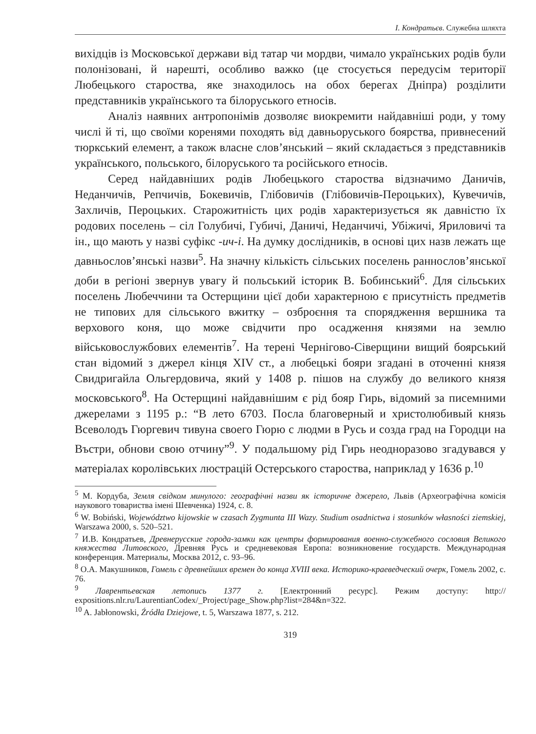І. Кондратьєв. Служебна шляхта
вихідців із Московської держави від татар чи мордви, чимало українських родів були полонізовані, й нарешті, особливо важко (це стосується передусім території Любецького старoства, яке знаходилось на обох берегах Дніпра) розділити представників українського та білоруського етносів.
Аналіз наявних антропонімів дозволяє виокремити найдавніші роди, у тому числі й ті, що своїми коренями походять від давньоруського боярства, привнесений тюркський елемент, а також власне слов’янський – який складається з представників українського, польського, білоруського та російського етносів.
Серед найдавніших родів Любецького староства відзначимо Даничів, Неданчичів, Репчичів, Бокевичів, Глібовичів (Глібовичів-Пероцьких), Кувечичів, Захличів, Пероцьких. Старожитність цих родів характеризується як давністю їх родових поселень – сіл Голубичі, Губичі, Даничі, Неданчичі, Убіжичі, Яриловичі та ін., що мають у назві суфікс -ич-і. На думку дослідників, в основі цих назв лежать ще давньослов’янські назви<sup>5</sup>. На значну кількість сільських поселень раннослов’янської доби в регіоні звернув увагу й польський історик В. Бобинський<sup>6</sup>. Для сільських поселень Любеччини та Остерщини цієї доби характерною є присутність предметів не типових для сільського вжитку – озброєння та спорядження вершника та верхового коня, що може свідчити про осадження князями на землю військовослужбових елементів<sup>7</sup>. На терені Чернігово-Сіверщини вищий боярський стан відомий з джерел кінця XIV ст., а любецькі бояри згадані в оточенні князя Свидригайла Ольгердовича, який у 1408 р. пішов на службу до великого князя московського<sup>8</sup>. На Остерщині найдавнішим є рід бояр Гирь, відомий за писемними джерелами з 1195 р.: “В лето 6703. Посла благоверный и христолюбивый князь Всеволодъ Гюргевич тивуна своего Гюрю с людми в Русь и созда град на Городци на Въстри, обнови свою отчину”<sup>9</sup>. У подальшому рід Гирь неодноразово згадувався у матеріалах королівських люстрацій Остерського староства, наприклад у 1636 р.<sup>10</sup>
<sup>5</sup> М. Кордуба, Земля свідком минулого: географічні назви як історичне джерело, Львів (Археографічна комісія наукового товариства імені Шевченка) 1924, с. 8.
<sup>6</sup> W. Bobiński, Województwo kijowskie w czasach Zygmunta III Wazy. Studium osadnictwa i stosunków własności ziemskiej, Warszawa 2000, s. 520–521.
<sup>7</sup> И.В. Кондратьев, Древнерусские города-замки как центры формирования военно-служебного сословия Великого княжества Литовского, Древняя Русь и средневековая Европа: возникновение государств. Международная конференция. Материалы, Москва 2012, с. 93–96.
<sup>8</sup> О.А. Макушников, Гомель с древнейших времен до конца XVIII века. Историко-краеведческий очерк, Гомель 2002, с. 76.
<sup>9</sup> Лаврентьевская летопись 1377 г. [Електронний ресурс]. Режим доступу: http:// expositions.nlr.ru/LaurentianCodex/_Project/page_Show.php?list=284&n=322.
<sup>10</sup> A. Jabłonowski, Źródła Dziejowe, t. 5, Warszawa 1877, s. 212.
319